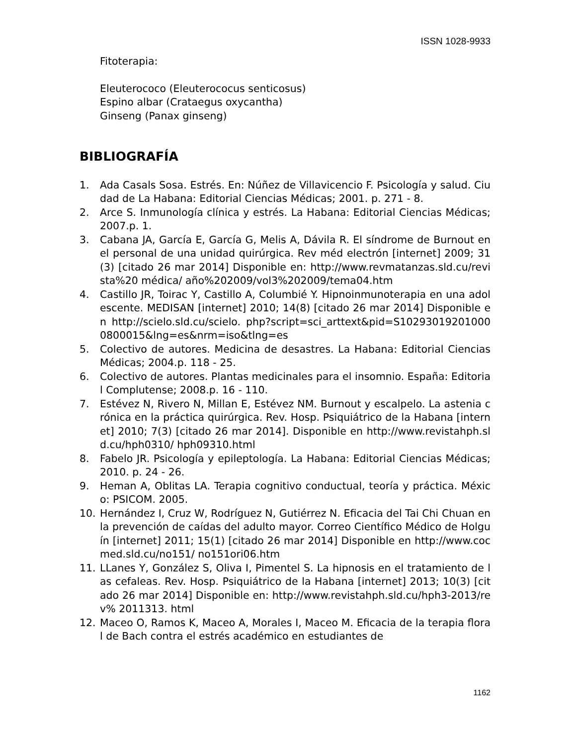ISSN 1028-9933
Fitoterapia:
Eleuterococo (Eleuterococus senticosus)
Espino albar (Crataegus oxycantha)
Ginseng (Panax ginseng)
BIBLIOGRAFÍA
1. Ada Casals Sosa. Estrés. En: Núñez de Villavicencio F. Psicología y salud. Ciudad de La Habana: Editorial Ciencias Médicas; 2001. p. 271 - 8.
2. Arce S. Inmunología clínica y estrés. La Habana: Editorial Ciencias Médicas; 2007.p. 1.
3. Cabana JA, García E, García G, Melis A, Dávila R. El síndrome de Burnout en el personal de una unidad quirúrgica. Rev méd electrón [internet] 2009; 31(3) [citado 26 mar 2014] Disponible en: http://www.revmatanzas.sld.cu/revista%20 médica/ año%202009/vol3%202009/tema04.htm
4. Castillo JR, Toirac Y, Castillo A, Columbié Y. Hipnoinmunoterapia en una adolescente. MEDISAN [internet] 2010; 14(8) [citado 26 mar 2014] Disponible en http://scielo.sld.cu/scielo. php?script=sci_arttext&pid=S102930192010000800015&lng=es&nrm=iso&tlng=es
5. Colectivo de autores. Medicina de desastres. La Habana: Editorial Ciencias Médicas; 2004.p. 118 - 25.
6. Colectivo de autores. Plantas medicinales para el insomnio. España: Editorial Complutense; 2008.p. 16 - 110.
7. Estévez N, Rivero N, Millan E, Estévez NM. Burnout y escalpelo. La astenia crónica en la práctica quirúrgica. Rev. Hosp. Psiquiátrico de la Habana [internet] 2010; 7(3) [citado 26 mar 2014]. Disponible en http://www.revistahph.sld.cu/hph0310/ hph09310.html
8. Fabelo JR. Psicología y epileptología. La Habana: Editorial Ciencias Médicas; 2010. p. 24 - 26.
9. Heman A, Oblitas LA. Terapia cognitivo conductual, teoría y práctica. México: PSICOM. 2005.
10. Hernández I, Cruz W, Rodríguez N, Gutiérrez N. Eficacia del Tai Chi Chuan en la prevención de caídas del adulto mayor. Correo Científico Médico de Holguín [internet] 2011; 15(1) [citado 26 mar 2014] Disponible en http://www.cocmed.sld.cu/no151/ no151ori06.htm
11. LLanes Y, González S, Oliva I, Pimentel S. La hipnosis en el tratamiento de las cefaleas. Rev. Hosp. Psiquiátrico de la Habana [internet] 2013; 10(3) [citado 26 mar 2014] Disponible en: http://www.revistahph.sld.cu/hph3-2013/rev% 2011313. html
12. Maceo O, Ramos K, Maceo A, Morales I, Maceo M. Eficacia de la terapia floral de Bach contra el estrés académico en estudiantes de
1162